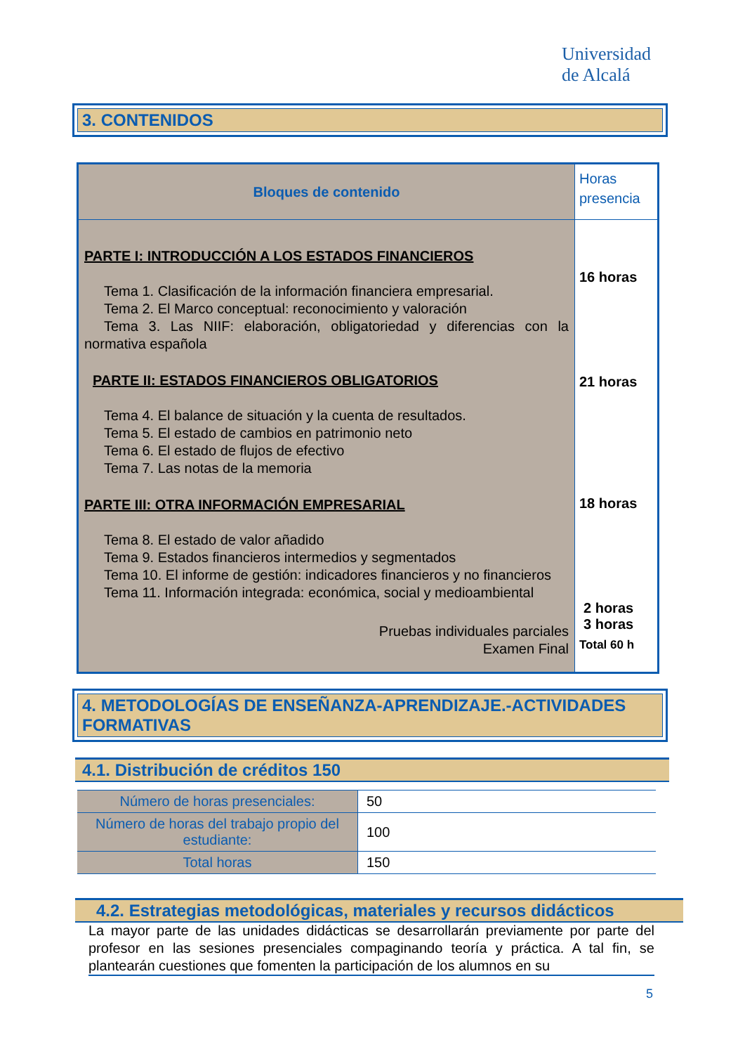Universidad
de Alcalá
3. CONTENIDOS
| Bloques de contenido | Horas presencia |
| PARTE I: INTRODUCCIÓN A LOS ESTADOS FINANCIEROS Tema 1. Clasificación de la información financiera empresarial. Tema 2. El Marco conceptual: reconocimiento y valoración Tema 3. Las NIIF: elaboración, obligatoriedad y diferencias con la normativa española PARTE II: ESTADOS FINANCIEROS OBLIGATORIOS Tema 4. El balance de situación y la cuenta de resultados. Tema 5. El estado de cambios en patrimonio neto Tema 6. El estado de flujos de efectivo Tema 7. Las notas de la memoria PARTE III: OTRA INFORMACIÓN EMPRESARIAL Tema 8. El estado de valor añadido Tema 9. Estados financieros intermedios y segmentados Tema 10. El informe de gestión: indicadores financieros y no financieros Tema 11. Información integrada: económica, social y medioambiental Pruebas individuales parciales Examen Final | 16 horas 21 horas 18 horas 2 horas 3 horas Total 60 h |
4. METODOLOGÍAS DE ENSEÑANZA-APRENDIZAJE.-ACTIVIDADES FORMATIVAS
4.1. Distribución de créditos 150
| Número de horas presenciales: | 50 |
| Número de horas del trabajo propio del estudiante: | 100 |
| Total horas | 150 |
4.2. Estrategias metodológicas, materiales y recursos didácticos
La mayor parte de las unidades didácticas se desarrollarán previamente por parte del profesor en las sesiones presenciales compaginando teoría y práctica. A tal fin, se plantearán cuestiones que fomenten la participación de los alumnos en su
5